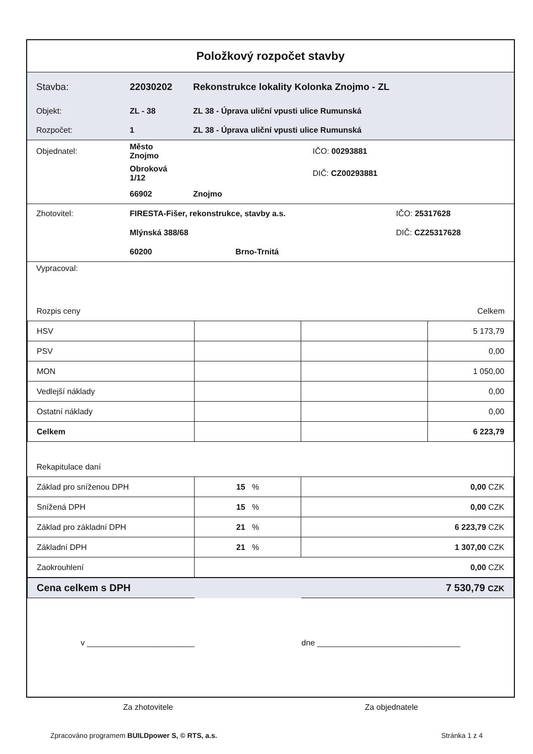Položkový rozpočet stavby
| Stavba: | 22030202 | Rekonstrukce lokality Kolonka Znojmo - ZL |
| Objekt: | ZL - 38 | ZL 38 - Úprava uliční vpusti ulice Rumunská |
| Rozpočet: | 1 | ZL 38 - Úprava uliční vpusti ulice Rumunská |
| Objednatel: | Město Znojmo | | IČO: 00293881 |
| | Obroková 1/12 | | DIČ: CZ00293881 |
| | 66902 | Znojmo | |
| Zhotovitel: | FIRESTA-Fišer, rekonstrukce, stavby a.s. | | IČO: 25317628 |
| | Mlýnská 388/68 | | DIČ: CZ25317628 |
| | 60200 | Brno-Trnitá | |
Vypracoval:
| Rozpis ceny | | | Celkem |
| HSV | | | 5 173,79 |
| PSV | | | 0,00 |
| MON | | | 1 050,00 |
| Vedlejší náklady | | | 0,00 |
| Ostatní náklady | | | 0,00 |
| Celkem | | | 6 223,79 |
| Rekapitulace daní | | |
| Základ pro sníženou DPH | 15 % | 0,00 CZK |
| Snížená DPH | 15 % | 0,00 CZK |
| Základ pro základní DPH | 21 % | 6 223,79 CZK |
| Základní DPH | 21 % | 1 307,00 CZK |
| Zaokrouhlení | | 0,00 CZK |
| Cena celkem s DPH | | 7 530,79 CZK |
v ________________________ dne ________________________________
Za zhotovitele Za objednatele
Zpracováno programem BUILDpower S, © RTS, a.s. Stránka 1 z 4